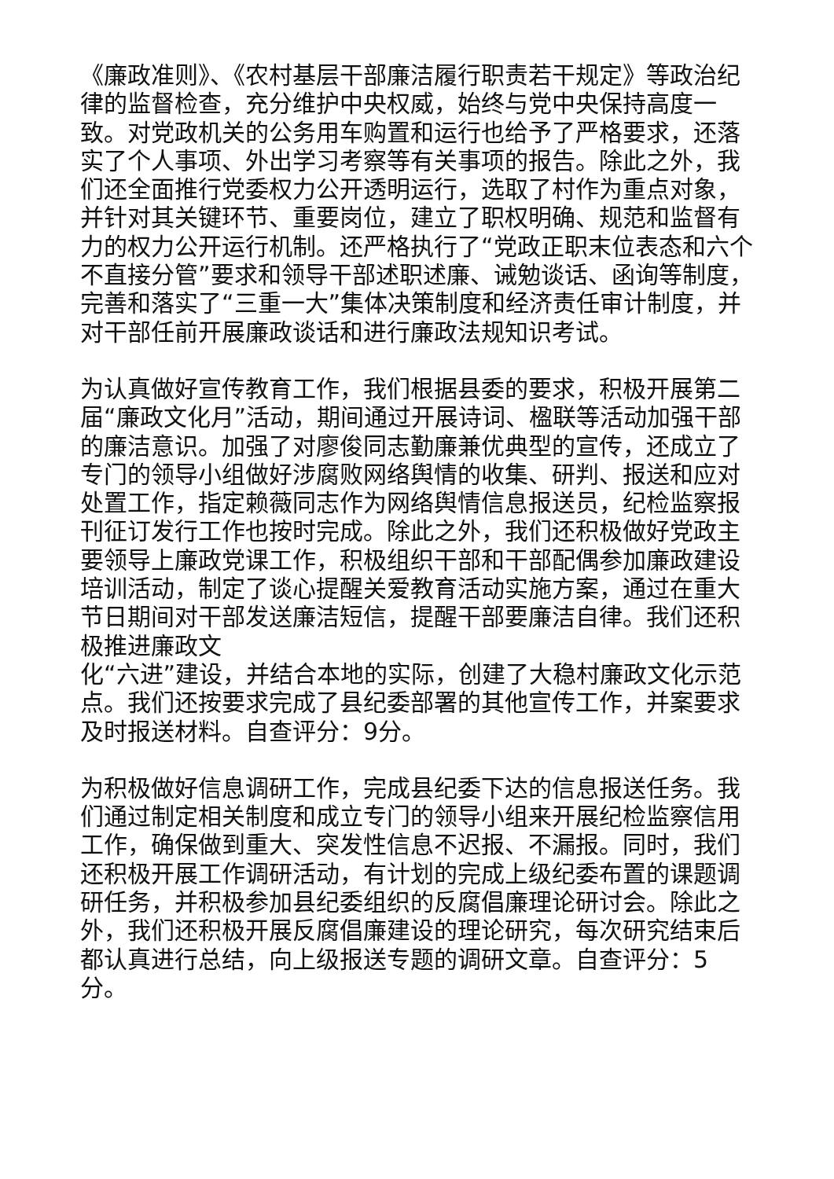《廉政准则》、《农村基层干部廉洁履行职责若干规定》等政治纪律的监督检查，充分维护中央权威，始终与党中央保持高度一致。对党政机关的公务用车购置和运行也给予了严格要求，还落实了个人事项、外出学习考察等有关事项的报告。除此之外，我们还全面推行党委权力公开透明运行，选取了村作为重点对象，并针对其关键环节、重要岗位，建立了职权明确、规范和监督有力的权力公开运行机制。还严格执行了“党政正职末位表态和六个不直接分管”要求和领导干部述职述廉、诫勉谈话、函询等制度，完善和落实了“三重一大”集体决策制度和经济责任审计制度，并对干部任前开展廉政谈话和进行廉政法规知识考试。
为认真做好宣传教育工作，我们根据县委的要求，积极开展第二届“廉政文化月”活动，期间通过开展诗词、楹联等活动加强干部的廉洁意识。加强了对廖俊同志勤廉兼优典型的宣传，还成立了专门的领导小组做好涉腐败网络舆情的收集、研判、报送和应对处置工作，指定赖薇同志作为网络舆情信息报送员，纪检监察报刊征订发行工作也按时完成。除此之外，我们还积极做好党政主要领导上廉政党课工作，积极组织干部和干部配偶参加廉政建设培训活动，制定了谈心提醒关爱教育活动实施方案，通过在重大节日期间对干部发送廉洁短信，提醒干部要廉洁自律。我们还积极推进廉政文
化“六进”建设，并结合本地的实际，创建了大稳村廉政文化示范点。我们还按要求完成了县纪委部署的其他宣传工作，并案要求及时报送材料。自查评分：9分。
为积极做好信息调研工作，完成县纪委下达的信息报送任务。我们通过制定相关制度和成立专门的领导小组来开展纪检监察信用工作，确保做到重大、突发性信息不迟报、不漏报。同时，我们还积极开展工作调研活动，有计划的完成上级纪委布置的课题调研任务，并积极参加县纪委组织的反腐倡廉理论研讨会。除此之外，我们还积极开展反腐倡廉建设的理论研究，每次研究结束后都认真进行总结，向上级报送专题的调研文章。自查评分：5分。